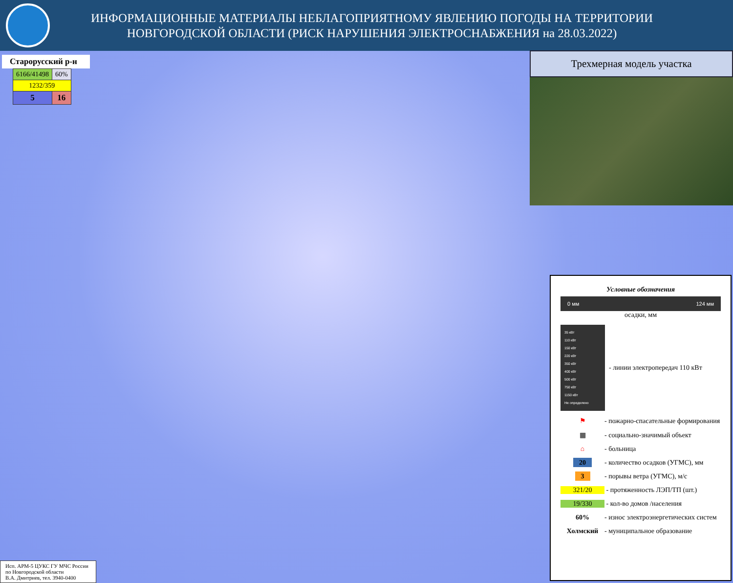ИНФОРМАЦИОННЫЕ МАТЕРИАЛЫ НЕБЛАГОПРИЯТНОМУ ЯВЛЕНИЮ ПОГОДЫ НА ТЕРРИТОРИИ НОВГОРОДСКОЙ ОБЛАСТИ (РИСК НАРУШЕНИЯ ЭЛЕКТРОСНАБЖЕНИЯ на 28.03.2022)
Старорусский р-н
| 6166/41498 | 60% |
| 1232/359 | |
| 5 | 16 |
Трехмерная модель участка
Условные обозначения
0 мм 124 мм
осадки, мм
35 кВт
110 кВт
150 кВт
220 кВт
350 кВт
400 кВт
500 кВт
750 кВт
1150 кВт
Не определено
- линии электропередач 110 кВт
⚑
- пожарно-спасательные формирования
▦
- социально-значимый объект
⌂
- больница
20
- количество осадков (УГМС), мм
3
- порывы ветра (УГМС), м/с
321/20
- протяженность ЛЭП/ТП (шт.)
19/330
- кол-во домов /населения
60%
- износ электроэнергетических систем
Холмский
- муниципальное образование
Исп. АРМ-5 ЦУКС ГУ МЧС России
по Новгородской области
В.А. Дмитриев, тел. 3940-0400